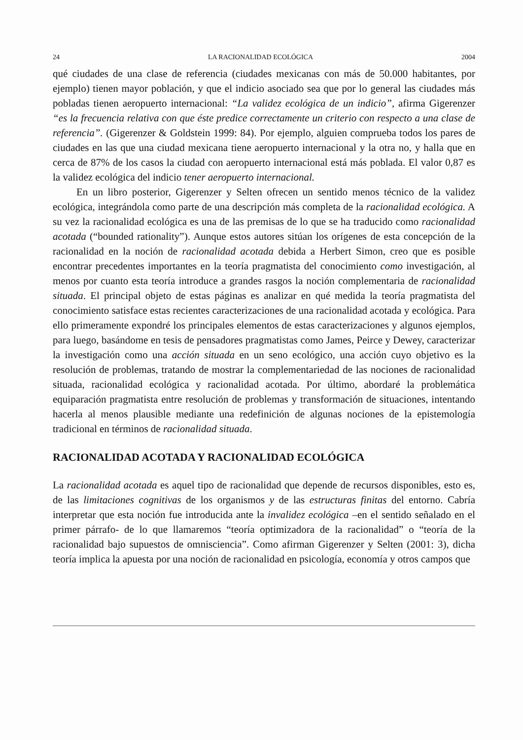24 LA RACIONALIDAD ECOLÓGICA 2004
qué ciudades de una clase de referencia (ciudades mexicanas con más de 50.000 habitantes, por ejemplo) tienen mayor población, y que el indicio asociado sea que por lo general las ciudades más pobladas tienen aeropuerto internacional: “La validez ecológica de un indicio”, afirma Gigerenzer “es la frecuencia relativa con que éste predice correctamente un criterio con respecto a una clase de referencia”. (Gigerenzer & Goldstein 1999: 84). Por ejemplo, alguien comprueba todos los pares de ciudades en las que una ciudad mexicana tiene aeropuerto internacional y la otra no, y halla que en cerca de 87% de los casos la ciudad con aeropuerto internacional está más poblada. El valor 0,87 es la validez ecológica del indicio tener aeropuerto internacional.
En un libro posterior, Gigerenzer y Selten ofrecen un sentido menos técnico de la validez ecológica, integrándola como parte de una descripción más completa de la racionalidad ecológica. A su vez la racionalidad ecológica es una de las premisas de lo que se ha traducido como racionalidad acotada (“bounded rationality”). Aunque estos autores sitúan los orígenes de esta concepción de la racionalidad en la noción de racionalidad acotada debida a Herbert Simon, creo que es posible encontrar precedentes importantes en la teoría pragmatista del conocimiento como investigación, al menos por cuanto esta teoría introduce a grandes rasgos la noción complementaria de racionalidad situada. El principal objeto de estas páginas es analizar en qué medida la teoría pragmatista del conocimiento satisface estas recientes caracterizaciones de una racionalidad acotada y ecológica. Para ello primeramente expondré los principales elementos de estas caracterizaciones y algunos ejemplos, para luego, basándome en tesis de pensadores pragmatistas como James, Peirce y Dewey, caracterizar la investigación como una acción situada en un seno ecológico, una acción cuyo objetivo es la resolución de problemas, tratando de mostrar la complementariedad de las nociones de racionalidad situada, racionalidad ecológica y racionalidad acotada. Por último, abordaré la problemática equiparación pragmatista entre resolución de problemas y transformación de situaciones, intentando hacerla al menos plausible mediante una redefinición de algunas nociones de la epistemología tradicional en términos de racionalidad situada.
RACIONALIDAD ACOTADA Y RACIONALIDAD ECOLÓGICA
La racionalidad acotada es aquel tipo de racionalidad que depende de recursos disponibles, esto es, de las limitaciones cognitivas de los organismos y de las estructuras finitas del entorno. Cabría interpretar que esta noción fue introducida ante la invalidez ecológica –en el sentido señalado en el primer párrafo- de lo que llamaremos “teoría optimizadora de la racionalidad” o “teoría de la racionalidad bajo supuestos de omnisciencia”. Como afirman Gigerenzer y Selten (2001: 3), dicha teoría implica la apuesta por una noción de racionalidad en psicología, economía y otros campos que